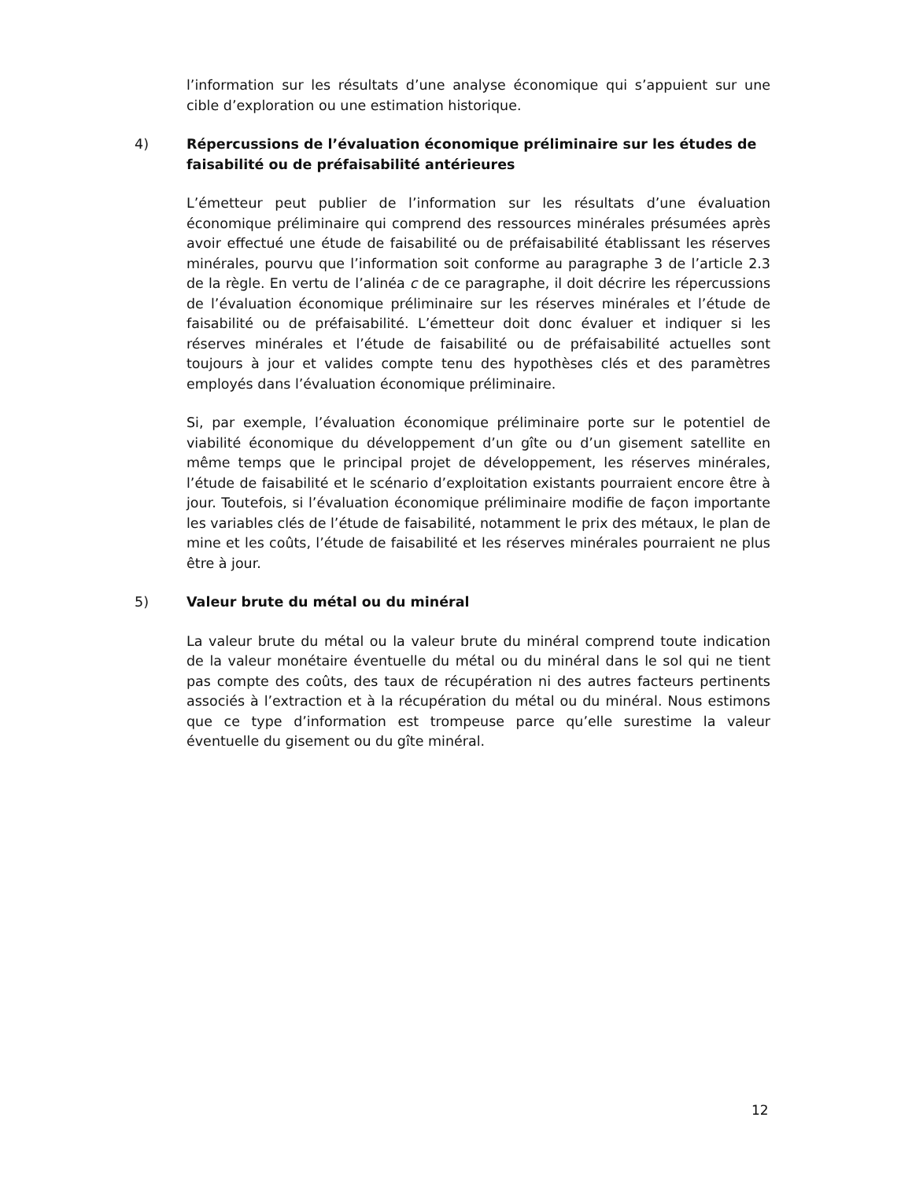l’information sur les résultats d’une analyse économique qui s’appuient sur une cible d’exploration ou une estimation historique.
4) Répercussions de l’évaluation économique préliminaire sur les études de faisabilité ou de préfaisabilité antérieures
L’émetteur peut publier de l’information sur les résultats d’une évaluation économique préliminaire qui comprend des ressources minérales présumées après avoir effectué une étude de faisabilité ou de préfaisabilité établissant les réserves minérales, pourvu que l’information soit conforme au paragraphe 3 de l’article 2.3 de la règle. En vertu de l’alinéa c de ce paragraphe, il doit décrire les répercussions de l’évaluation économique préliminaire sur les réserves minérales et l’étude de faisabilité ou de préfaisabilité. L’émetteur doit donc évaluer et indiquer si les réserves minérales et l’étude de faisabilité ou de préfaisabilité actuelles sont toujours à jour et valides compte tenu des hypothèses clés et des paramètres employés dans l’évaluation économique préliminaire.
Si, par exemple, l’évaluation économique préliminaire porte sur le potentiel de viabilité économique du développement d’un gîte ou d’un gisement satellite en même temps que le principal projet de développement, les réserves minérales, l’étude de faisabilité et le scénario d’exploitation existants pourraient encore être à jour. Toutefois, si l’évaluation économique préliminaire modifie de façon importante les variables clés de l’étude de faisabilité, notamment le prix des métaux, le plan de mine et les coûts, l’étude de faisabilité et les réserves minérales pourraient ne plus être à jour.
5) Valeur brute du métal ou du minéral
La valeur brute du métal ou la valeur brute du minéral comprend toute indication de la valeur monétaire éventuelle du métal ou du minéral dans le sol qui ne tient pas compte des coûts, des taux de récupération ni des autres facteurs pertinents associés à l’extraction et à la récupération du métal ou du minéral. Nous estimons que ce type d’information est trompeuse parce qu’elle surestime la valeur éventuelle du gisement ou du gîte minéral.
12